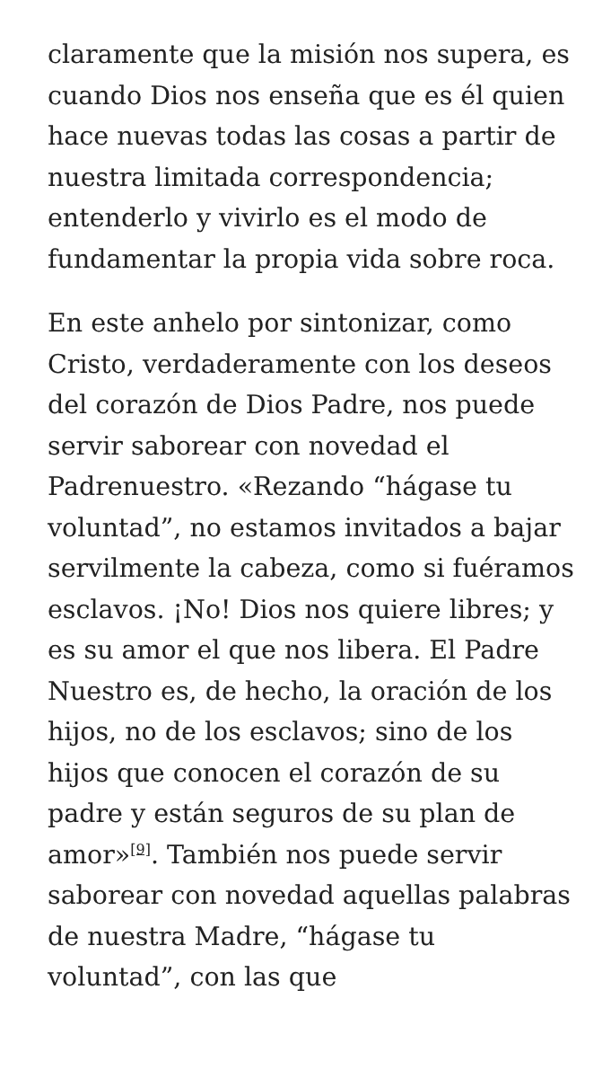claramente que la misión nos supera, es cuando Dios nos enseña que es él quien hace nuevas todas las cosas a partir de nuestra limitada correspondencia; entenderlo y vivirlo es el modo de fundamentar la propia vida sobre roca.
En este anhelo por sintonizar, como Cristo, verdaderamente con los deseos del corazón de Dios Padre, nos puede servir saborear con novedad el Padrenuestro. «Rezando “hágase tu voluntad”, no estamos invitados a bajar servilmente la cabeza, como si fuéramos esclavos. ¡No! Dios nos quiere libres; y es su amor el que nos libera. El Padre Nuestro es, de hecho, la oración de los hijos, no de los esclavos; sino de los hijos que conocen el corazón de su padre y están seguros de su plan de amor»<sup>[9]</sup>. También nos puede servir saborear con novedad aquellas palabras de nuestra Madre, “hágase tu voluntad”, con las que